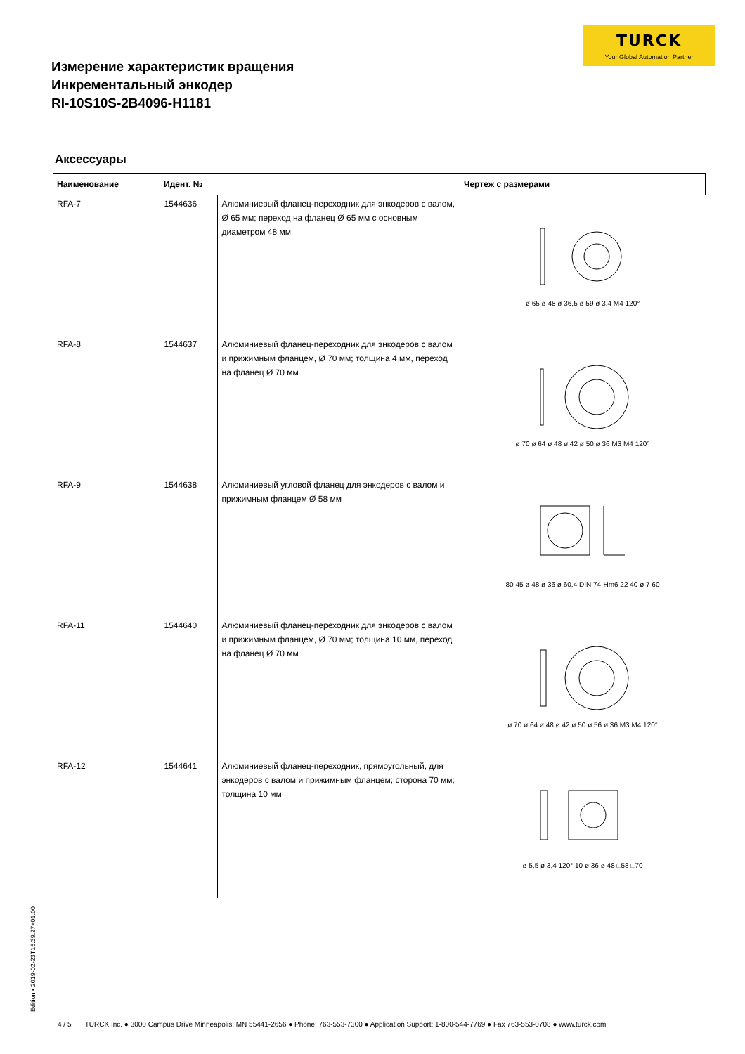TURCK
Your Global Automation Partner
Измерение характеристик вращения
Инкрементальный энкодер
RI-10S10S-2B4096-H1181
Аксессуары
| Наименование | Идент. № | | Чертеж с размерами |
| --- | --- | --- | --- |
| RFA-7 | 1544636 | Алюминиевый фланец-переходник для энкодеров с валом, Ø 65 мм; переход на фланец Ø 65 мм с основным диаметром 48 мм | ø 65 ø 48 ø 36,5 ø 59 ø 3,4 M4 120° |
| RFA-8 | 1544637 | Алюминиевый фланец-переходник для энкодеров с валом и прижимным фланцем, Ø 70 мм; толщина 4 мм, переход на фланец Ø 70 мм | ø 70 ø 64 ø 48 ø 42 ø 50 ø 36 M3 M4 120° |
| RFA-9 | 1544638 | Алюминиевый угловой фланец для энкодеров с валом и прижимным фланцем Ø 58 мм | 80 45 ø 48 ø 36 ø 60,4 DIN 74-Hm6 22 40 ø 7 60 |
| RFA-11 | 1544640 | Алюминиевый фланец-переходник для энкодеров с валом и прижимным фланцем, Ø 70 мм; толщина 10 мм, переход на фланец Ø 70 мм | ø 70 ø 64 ø 48 ø 42 ø 50 ø 56 ø 36 M3 M4 120° |
| RFA-12 | 1544641 | Алюминиевый фланец-переходник, прямоугольный, для энкодеров с валом и прижимным фланцем; сторона 70 мм; толщина 10 мм | ø 5,5 ø 3,4 120° 10 ø 36 ø 48 □58 □70 |
Edition • 2019-02-23T15:39:27+01:00
4 / 5 TURCK Inc. ● 3000 Campus Drive Minneapolis, MN 55441-2656 ● Phone: 763-553-7300 ● Application Support: 1-800-544-7769 ● Fax 763-553-0708 ● www.turck.com